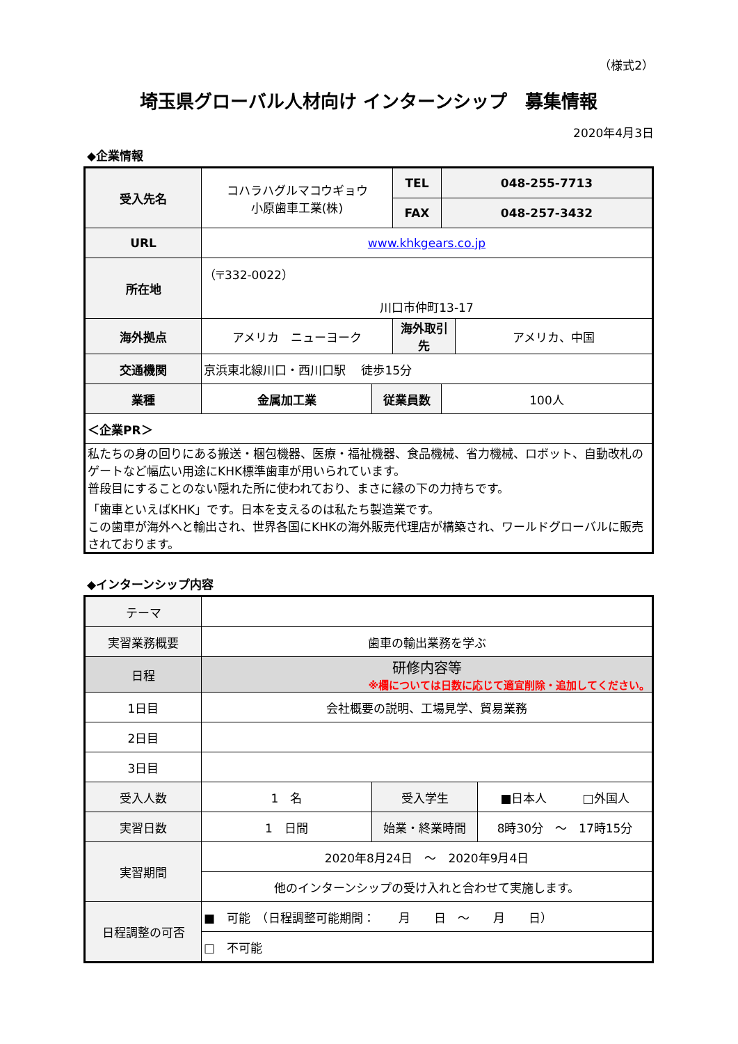（様式2）
埼玉県グローバル人材向け インターンシップ　募集情報
2020年4月3日
◆企業情報
| 受入先名 | コハラハグルマコウギョウ 小原歯車工業(株) | | TEL | 048-255-7713 | |
| | | | FAX | 048-257-3432 | |
| URL | www.khkgears.co.jp | | | | |
| 所在地 | （〒332-0022） 川口市仲町13-17 | | | | |
| 海外拠点 | アメリカ ニューヨーク | | 海外取引先 | | アメリカ、中国 |
| 交通機関 | 京浜東北線川口・西川口駅 徒歩15分 | | | | |
| 業種 | 金属加工業 | 従業員数 | | 100人 | |
| ＜企業PR＞ | | | | | |
| 私たちの身の回りにある搬送・梱包機器、医療・福祉機器、食品機械、省力機械、ロボット、自動改札のゲートなど幅広い用途にKHK標準歯車が用いられています。 普段目にすることのない隠れた所に使われており、まさに縁の下の力持ちです。 「歯車といえばKHK」です。日本を支えるのは私たち製造業です。 この歯車が海外へと輸出され、世界各国にKHKの海外販売代理店が構築され、ワールドグローバルに販売されております。 | | | | | |
◆インターンシップ内容
| テーマ | | | |
| 実習業務概要 | 歯車の輸出業務を学ぶ | | |
| 日程 | 研修内容等 ※欄については日数に応じて適宜削除・追加してください。 | | |
| 1日目 | 会社概要の説明、工場見学、貿易業務 | | |
| 2日目 | | | |
| 3日目 | | | |
| 受入人数 | 1 名 | 受入学生 | ■日本人 □外国人 |
| 実習日数 | 1 日間 | 始業・終業時間 | 8時30分 ～ 17時15分 |
| 実習期間 | 2020年8月24日 ～ 2020年9月4日 | | |
| | 他のインターンシップの受け入れと合わせて実施します。 | | |
| 日程調整の可否 | ■ 可能 （日程調整可能期間： 月 日 ～ 月 日） | | |
| | □ 不可能 | | |